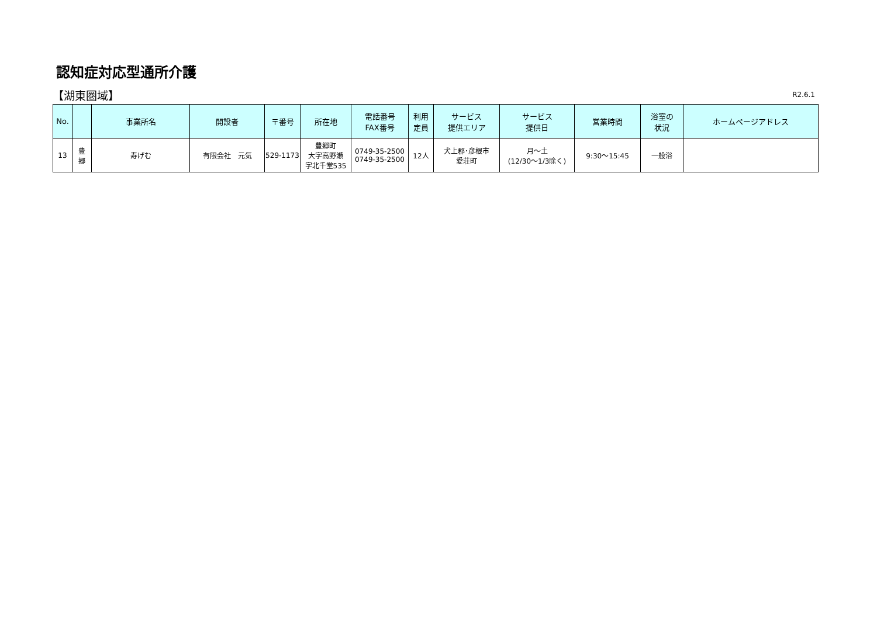認知症対応型通所介護
【湖東圏域】 R2.6.1
| No. | | 事業所名 | 開設者 | 〒番号 | 所在地 | 電話番号 FAX番号 | 利用 定員 | サービス 提供エリア | サービス 提供日 | 営業時間 | 浴室の 状況 | ホームページアドレス |
| --- | --- | --- | --- | --- | --- | --- | --- | --- | --- | --- | --- | --- |
| 13 | 豊 郷 | 寿げむ | 有限会社 元気 | 529-1173 | 豊郷町 大字高野瀬 字北千堂535 | 0749-35-2500 0749-35-2500 | 12人 | 犬上郡･彦根市 愛荘町 | 月～土 (12/30～1/3除く) | 9:30～15:45 | 一般浴 | |